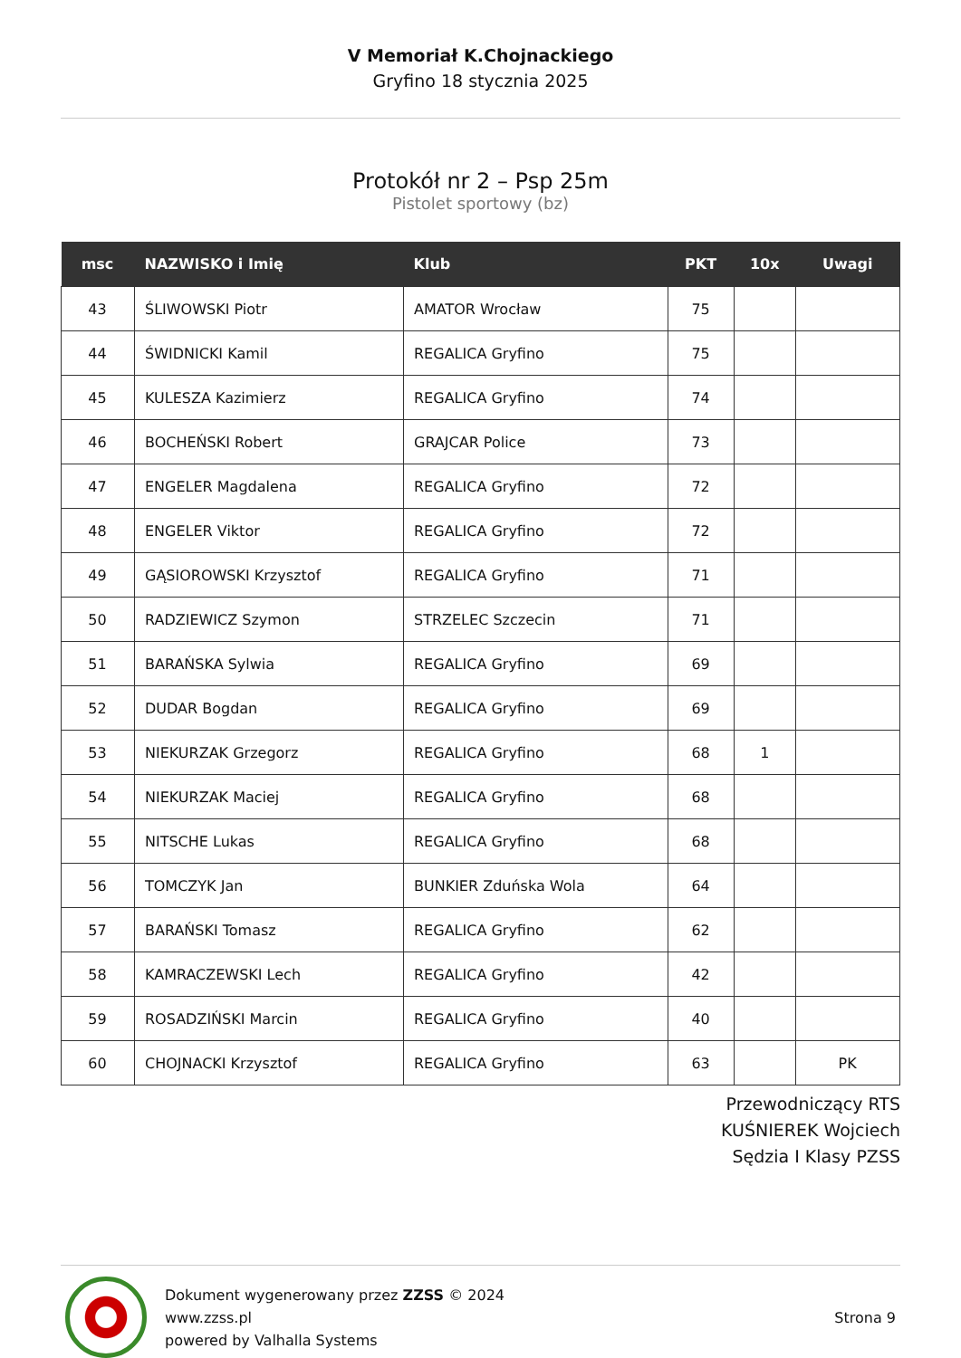V Memoriał K.Chojnackiego
Gryfino 18 stycznia 2025
Protokół nr 2 – Psp 25m
Pistolet sportowy (bz)
| msc | NAZWISKO i Imię | Klub | PKT | 10x | Uwagi |
| --- | --- | --- | --- | --- | --- |
| 43 | ŚLIWOWSKI Piotr | AMATOR Wrocław | 75 | | |
| 44 | ŚWIDNICKI Kamil | REGALICA Gryfino | 75 | | |
| 45 | KULESZA Kazimierz | REGALICA Gryfino | 74 | | |
| 46 | BOCHEŃSKI Robert | GRAJCAR Police | 73 | | |
| 47 | ENGELER Magdalena | REGALICA Gryfino | 72 | | |
| 48 | ENGELER Viktor | REGALICA Gryfino | 72 | | |
| 49 | GĄSIOROWSKI Krzysztof | REGALICA Gryfino | 71 | | |
| 50 | RADZIEWICZ Szymon | STRZELEC Szczecin | 71 | | |
| 51 | BARAŃSKA Sylwia | REGALICA Gryfino | 69 | | |
| 52 | DUDAR Bogdan | REGALICA Gryfino | 69 | | |
| 53 | NIEKURZAK Grzegorz | REGALICA Gryfino | 68 | 1 | |
| 54 | NIEKURZAK Maciej | REGALICA Gryfino | 68 | | |
| 55 | NITSCHE Lukas | REGALICA Gryfino | 68 | | |
| 56 | TOMCZYK Jan | BUNKIER Zduńska Wola | 64 | | |
| 57 | BARAŃSKI Tomasz | REGALICA Gryfino | 62 | | |
| 58 | KAMRACZEWSKI Lech | REGALICA Gryfino | 42 | | |
| 59 | ROSADZIŃSKI Marcin | REGALICA Gryfino | 40 | | |
| 60 | CHOJNACKI Krzysztof | REGALICA Gryfino | 63 | | PK |
Przewodniczący RTS
KUŚNIEREK Wojciech
Sędzia I Klasy PZSS
Dokument wygenerowany przez ZZSS © 2024
www.zzss.pl
powered by Valhalla Systems
Strona 9